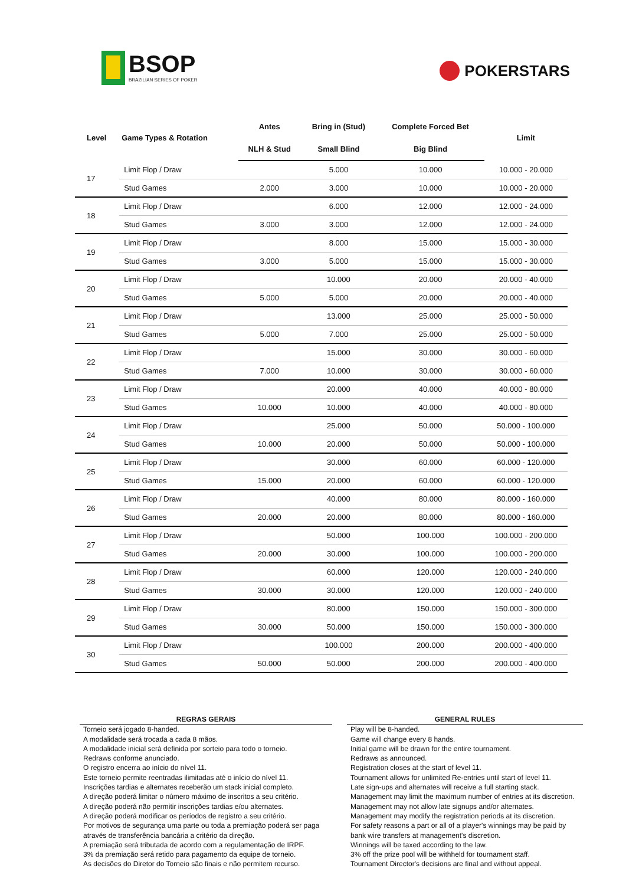BSOP
BRAZILIAN SERIES OF POKER
POKERSTARS
| Level | Game Types & Rotation | Antes | Bring in (Stud) | Complete Forced Bet | Limit |
| --- | --- | --- | --- | --- | --- |
| | | NLH & Stud | Small Blind | Big Blind | |
| 17 | Limit Flop / Draw | | 5.000 | 10.000 | 10.000 - 20.000 |
| | Stud Games | 2.000 | 3.000 | 10.000 | 10.000 - 20.000 |
| 18 | Limit Flop / Draw | | 6.000 | 12.000 | 12.000 - 24.000 |
| | Stud Games | 3.000 | 3.000 | 12.000 | 12.000 - 24.000 |
| 19 | Limit Flop / Draw | | 8.000 | 15.000 | 15.000 - 30.000 |
| | Stud Games | 3.000 | 5.000 | 15.000 | 15.000 - 30.000 |
| 20 | Limit Flop / Draw | | 10.000 | 20.000 | 20.000 - 40.000 |
| | Stud Games | 5.000 | 5.000 | 20.000 | 20.000 - 40.000 |
| 21 | Limit Flop / Draw | | 13.000 | 25.000 | 25.000 - 50.000 |
| | Stud Games | 5.000 | 7.000 | 25.000 | 25.000 - 50.000 |
| 22 | Limit Flop / Draw | | 15.000 | 30.000 | 30.000 - 60.000 |
| | Stud Games | 7.000 | 10.000 | 30.000 | 30.000 - 60.000 |
| 23 | Limit Flop / Draw | | 20.000 | 40.000 | 40.000 - 80.000 |
| | Stud Games | 10.000 | 10.000 | 40.000 | 40.000 - 80.000 |
| 24 | Limit Flop / Draw | | 25.000 | 50.000 | 50.000 - 100.000 |
| | Stud Games | 10.000 | 20.000 | 50.000 | 50.000 - 100.000 |
| 25 | Limit Flop / Draw | | 30.000 | 60.000 | 60.000 - 120.000 |
| | Stud Games | 15.000 | 20.000 | 60.000 | 60.000 - 120.000 |
| 26 | Limit Flop / Draw | | 40.000 | 80.000 | 80.000 - 160.000 |
| | Stud Games | 20.000 | 20.000 | 80.000 | 80.000 - 160.000 |
| 27 | Limit Flop / Draw | | 50.000 | 100.000 | 100.000 - 200.000 |
| | Stud Games | 20.000 | 30.000 | 100.000 | 100.000 - 200.000 |
| 28 | Limit Flop / Draw | | 60.000 | 120.000 | 120.000 - 240.000 |
| | Stud Games | 30.000 | 30.000 | 120.000 | 120.000 - 240.000 |
| 29 | Limit Flop / Draw | | 80.000 | 150.000 | 150.000 - 300.000 |
| | Stud Games | 30.000 | 50.000 | 150.000 | 150.000 - 300.000 |
| 30 | Limit Flop / Draw | | 100.000 | 200.000 | 200.000 - 400.000 |
| | Stud Games | 50.000 | 50.000 | 200.000 | 200.000 - 400.000 |
REGRAS GERAIS
Torneio será jogado 8-handed.
A modalidade será trocada a cada 8 mãos.
A modalidade inicial será definida por sorteio para todo o torneio.
Redraws conforme anunciado.
O registro encerra ao início do nível 11.
Este torneio permite reentradas ilimitadas até o início do nível 11.
Inscrições tardias e alternates receberão um stack inicial completo.
A direção poderá limitar o número máximo de inscritos a seu critério.
A direção poderá não permitir inscrições tardias e/ou alternates.
A direção poderá modificar os períodos de registro a seu critério.
Por motivos de segurança uma parte ou toda a premiação poderá ser paga através de transferência bancária a critério da direção.
A premiação será tributada de acordo com a regulamentação de IRPF.
3% da premiação será retido para pagamento da equipe de torneio.
As decisões do Diretor do Torneio são finais e não permitem recurso.
GENERAL RULES
Play will be 8-handed.
Game will change every 8 hands.
Initial game will be drawn for the entire tournament.
Redraws as announced.
Registration closes at the start of level 11.
Tournament allows for unlimited Re-entries until start of level 11.
Late sign-ups and alternates will receive a full starting stack.
Management may limit the maximum number of entries at its discretion.
Management may not allow late signups and/or alternates.
Management may modify the registration periods at its discretion.
For safety reasons a part or all of a player's winnings may be paid by bank wire transfers at management's discretion.
Winnings will be taxed according to the law.
3% off the prize pool will be withheld for tournament staff.
Tournament Director's decisions are final and without appeal.